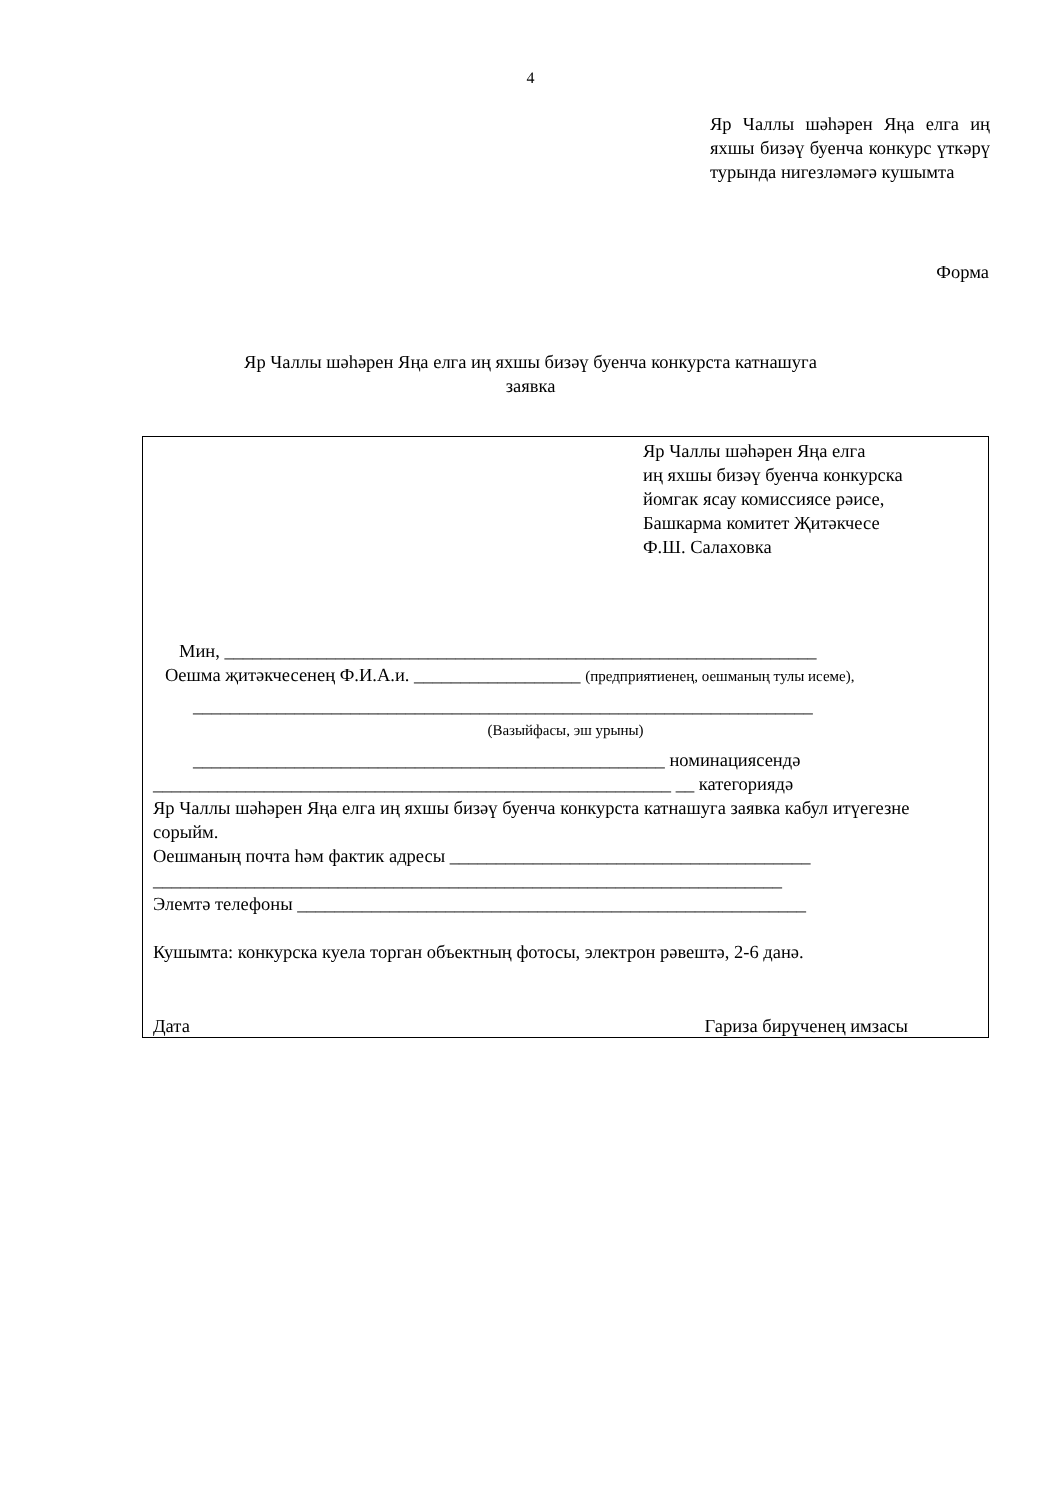4
Яр Чаллы шәһәрен Яңа елга иң яхшы бизәү буенча конкурс үткәрү турында нигезләмәгә кушымта
Форма
Яр Чаллы шәһәрен Яңа елга иң яхшы бизәү буенча конкурста катнашуга
заявка
Яр Чаллы шәһәрен Яңа елга
иң яхшы бизәү буенча конкурска
йомгак ясау комиссиясе рәисе,
Башкарма комитет Җитәкчесе
Ф.Ш. Салаховка
Мин, ________________________________________________________________
Оешма җитәкчесенең Ф.И.А.и. __________________ (предприятиенең, оешманың тулы исеме),
___________________________________________________________________
(Вазыйфасы, эш урыны)
___________________________________________________ номинациясендә
________________________________________________________ __ категориядә
Яр Чаллы шәһәрен Яңа елга иң яхшы бизәү буенча конкурста катнашуга заявка кабул итүегезне сорыйм.
Оешманың почта һәм фактик адресы _______________________________________
____________________________________________________________________
Элемтә телефоны _______________________________________________________
Кушымта: конкурска куела торган объектның фотосы, электрон рәвештә, 2-6 данә.
Дата Гариза бирүченең имзасы